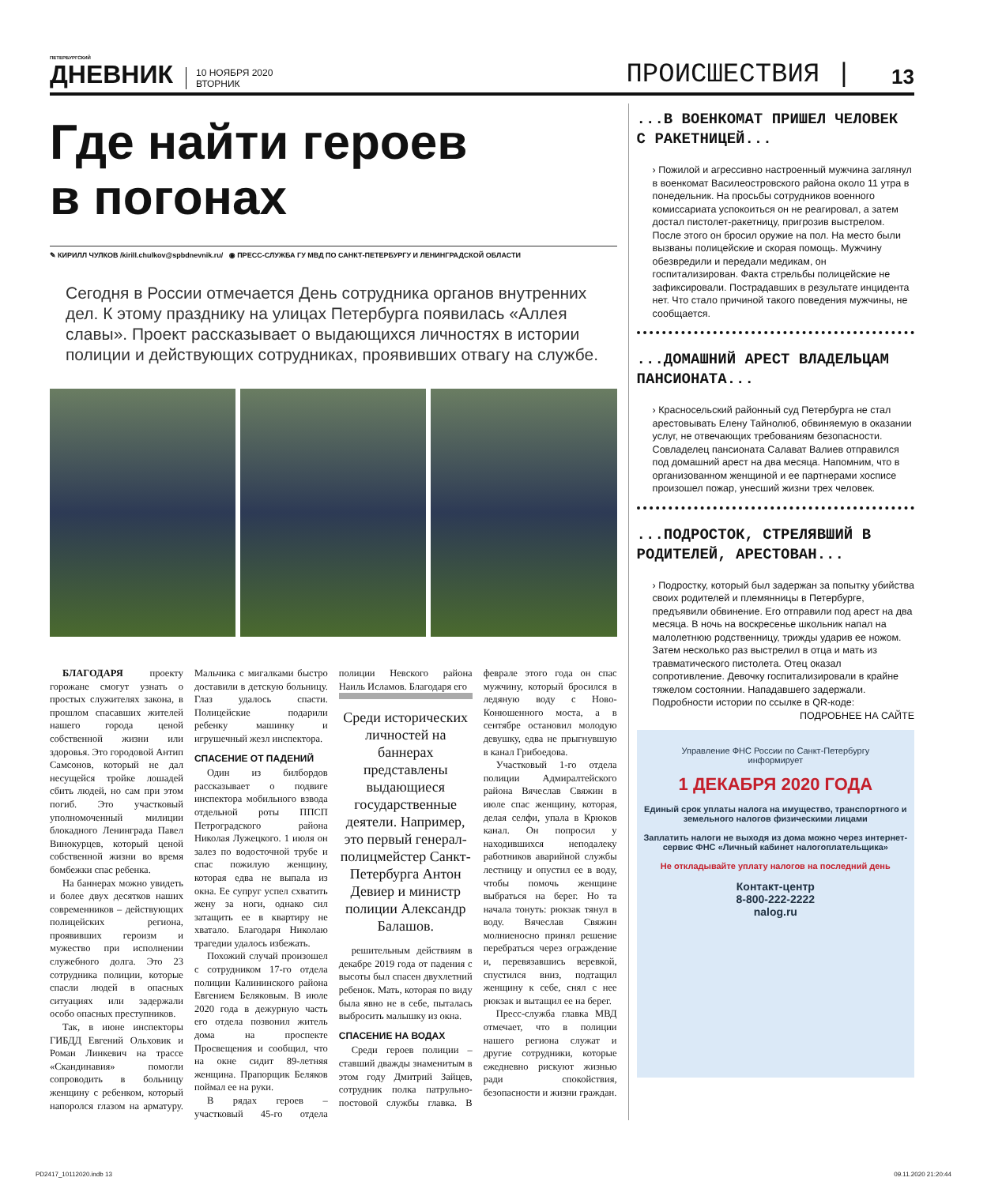ПЕТЕРБУРГСКИЙ
ДНЕВНИК
10 НОЯБРЯ 2020
ВТОРНИК
ПРОИСШЕСТВИЯ |
13
Где найти героев
в погонах
✎ КИРИЛЛ ЧУЛКОВ /kirill.chulkov@spbdnevnik.ru/ ◉ ПРЕСС-СЛУЖБА ГУ МВД ПО САНКТ-ПЕТЕРБУРГУ И ЛЕНИНГРАДСКОЙ ОБЛАСТИ
Сегодня в России отмечается День сотрудника органов внутренних дел. К этому празднику на улицах Петербурга появилась «Аллея славы». Проект рассказывает о выдающихся личностях в истории полиции и действующих сотрудниках, проявивших отвагу на службе.
БЛАГОДАРЯ проекту горожане смогут узнать о простых служителях закона, в прошлом спасавших жителей нашего города ценой собственной жизни или здоровья. Это городовой Антип Самсонов, который не дал несущейся тройке лошадей сбить людей, но сам при этом погиб. Это участковый уполномоченный милиции блокадного Ленинграда Павел Винокурцев, который ценой собственной жизни во время бомбежки спас ребенка.
На баннерах можно увидеть и более двух десятков наших современников – действующих полицейских региона, проявивших героизм и мужество при исполнении служебного долга. Это 23 сотрудника полиции, которые спасли людей в опасных ситуациях или задержали особо опасных преступников.
Так, в июне инспекторы ГИБДД Евгений Ольховик и Роман Линкевич на трассе «Скандинавия» помогли сопроводить в больницу женщину с ребенком, который напоролся глазом на арматуру. Мальчика с мигалками быстро доставили в детскую больницу. Глаз удалось спасти. Полицейские подарили ребенку машинку и игрушечный жезл инспектора.
СПАСЕНИЕ ОТ ПАДЕНИЙ
Один из билбордов рассказывает о подвиге инспектора мобильного взвода отдельной роты ППСП Петроградского района Николая Лужецкого. 1 июля он залез по водосточной трубе и спас пожилую женщину, которая едва не выпала из окна. Ее супруг успел схватить жену за ноги, однако сил затащить ее в квартиру не хватало. Благодаря Николаю трагедии удалось избежать.
Похожий случай произошел с сотрудником 17-го отдела полиции Калининского района Евгением Беляковым. В июле 2020 года в дежурную часть его отдела позвонил житель дома на проспекте Просвещения и сообщил, что на окне сидит 89-летняя женщина. Прапорщик Беляков поймал ее на руки.
В рядах героев – участковый 45-го отдела полиции Невского района Наиль Исламов. Благодаря его
Среди исторических личностей на баннерах представлены выдающиеся государственные деятели. Например, это первый генерал-полицмейстер Санкт-Петербурга Антон Девиер и министр полиции Александр Балашов.
решительным действиям в декабре 2019 года от падения с высоты был спасен двухлетний ребенок. Мать, которая по виду была явно не в себе, пыталась выбросить малышку из окна.
СПАСЕНИЕ НА ВОДАХ
Среди героев полиции – ставший дважды знаменитым в этом году Дмитрий Зайцев, сотрудник полка патрульно-постовой службы главка. В феврале этого года он спас мужчину, который бросился в ледяную воду с Ново-Конюшенного моста, а в сентябре остановил молодую девушку, едва не прыгнувшую в канал Грибоедова.
Участковый 1-го отдела полиции Адмиралтейского района Вячеслав Свяжин в июле спас женщину, которая, делая селфи, упала в Крюков канал. Он попросил у находившихся неподалеку работников аварийной службы лестницу и опустил ее в воду, чтобы помочь женщине выбраться на берег. Но та начала тонуть: рюкзак тянул в воду. Вячеслав Свяжин молниеносно принял решение перебраться через ограждение и, перевязавшись веревкой, спустился вниз, подтащил женщину к себе, снял с нее рюкзак и вытащил ее на берег.
Пресс-служба главка МВД отмечает, что в полиции нашего региона служат и другие сотрудники, которые ежедневно рискуют жизнью ради спокойствия, безопасности и жизни граждан.
...В ВОЕНКОМАТ ПРИШЕЛ ЧЕЛОВЕК С РАКЕТНИЦЕЙ...
› Пожилой и агрессивно настроенный мужчина заглянул в военкомат Василеостровского района около 11 утра в понедельник. На просьбы сотрудников военного комиссариата успокоиться он не реагировал, а затем достал пистолет-ракетницу, пригрозив выстрелом. После этого он бросил оружие на пол. На место были вызваны полицейские и скорая помощь. Мужчину обезвредили и передали медикам, он госпитализирован. Факта стрельбы полицейские не зафиксировали. Пострадавших в результате инцидента нет. Что стало причиной такого поведения мужчины, не сообщается.
...ДОМАШНИЙ АРЕСТ ВЛАДЕЛЬЦАМ ПАНСИОНАТА...
› Красносельский районный суд Петербурга не стал арестовывать Елену Тайнолюб, обвиняемую в оказании услуг, не отвечающих требованиям безопасности. Совладелец пансионата Салават Валиев отправился под домашний арест на два месяца. Напомним, что в организованном женщиной и ее партнерами хосписе произошел пожар, унесший жизни трех человек.
...ПОДРОСТОК, СТРЕЛЯВШИЙ В РОДИТЕЛЕЙ, АРЕСТОВАН...
› Подростку, который был задержан за попытку убийства своих родителей и племянницы в Петербурге, предъявили обвинение. Его отправили под арест на два месяца. В ночь на воскресенье школьник напал на малолетнюю родственницу, трижды ударив ее ножом. Затем несколько раз выстрелил в отца и мать из травматического пистолета. Отец оказал сопротивление. Девочку госпитализировали в крайне тяжелом состоянии. Нападавшего задержали. Подробности истории по ссылке в QR-коде: ПОДРОБНЕЕ НА САЙТЕ
Управление ФНС России по Санкт-Петербургу
информирует
1 ДЕКАБРЯ 2020 ГОДА
Единый срок уплаты налога на имущество, транспортного и земельного налогов физическими лицами
Заплатить налоги не выходя из дома можно через интернет-сервис ФНС «Личный кабинет налогоплательщика»
Не откладывайте уплату налогов на последний день
Контакт-центр
8-800-222-2222
nalog.ru
PD2417_10112020.indb 13 09.11.2020 21:20:44